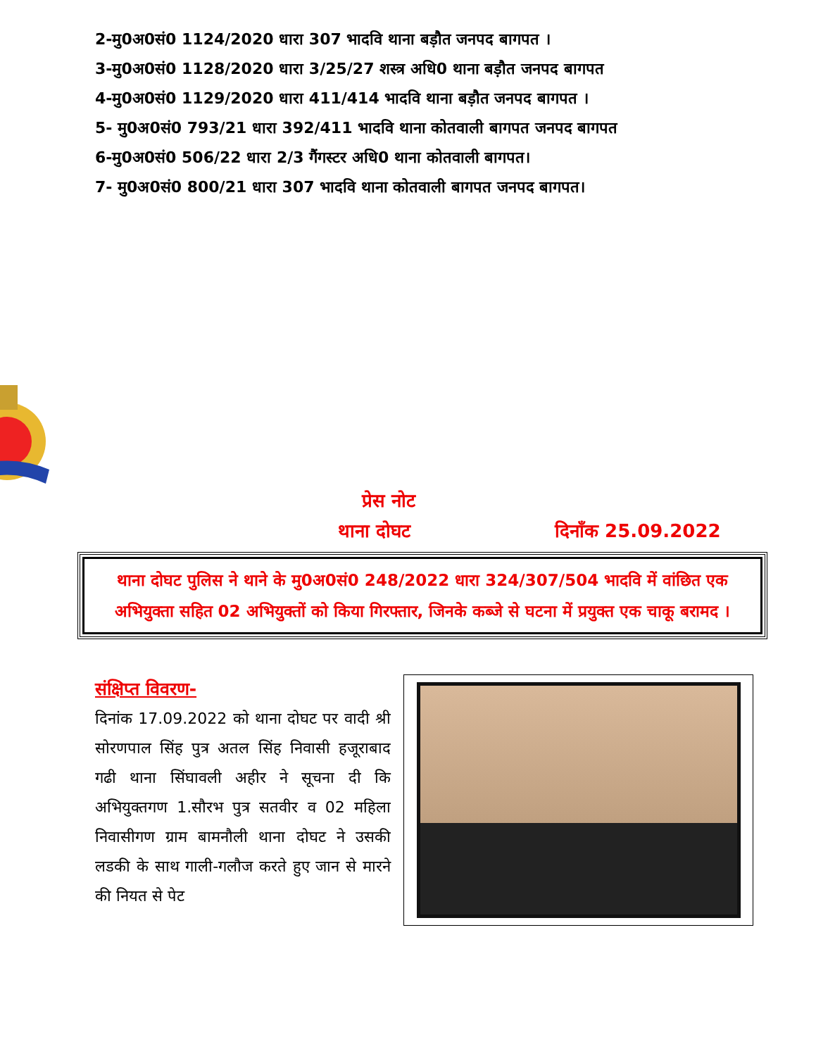2-मु0अ0सं0 1124/2020 धारा 307 भादवि थाना बड़ौत जनपद बागपत ।
3-मु0अ0सं0 1128/2020 धारा 3/25/27 शस्त्र अधि0 थाना बड़ौत जनपद बागपत
4-मु0अ0सं0 1129/2020 धारा 411/414 भादवि थाना बड़ौत जनपद बागपत ।
5- मु0अ0सं0 793/21 धारा 392/411 भादवि थाना कोतवाली बागपत जनपद बागपत
6-मु0अ0सं0 506/22 धारा 2/3 गैंगस्टर अधि0 थाना कोतवाली बागपत।
7- मु0अ0सं0 800/21 धारा 307 भादवि थाना कोतवाली बागपत जनपद बागपत।
प्रेस नोट
थाना दोघट दिनाँक 25.09.2022
थाना दोघट पुलिस ने थाने के मु0अ0सं0 248/2022 धारा 324/307/504 भादवि में वांछित एक अभियुक्ता सहित 02 अभियुक्तों को किया गिरफ्तार, जिनके कब्जे से घटना में प्रयुक्त एक चाकू बरामद ।
संक्षिप्त विवरण-
दिनांक 17.09.2022 को थाना दोघट पर वादी श्री सोरणपाल सिंह पुत्र अतल सिंह निवासी हजूराबाद गढी थाना सिंघावली अहीर ने सूचना दी कि अभियुक्तगण 1.सौरभ पुत्र सतवीर व 02 महिला निवासीगण ग्राम बामनौली थाना दोघट ने उसकी लडकी के साथ गाली-गलौज करते हुए जान से मारने की नियत से पेट